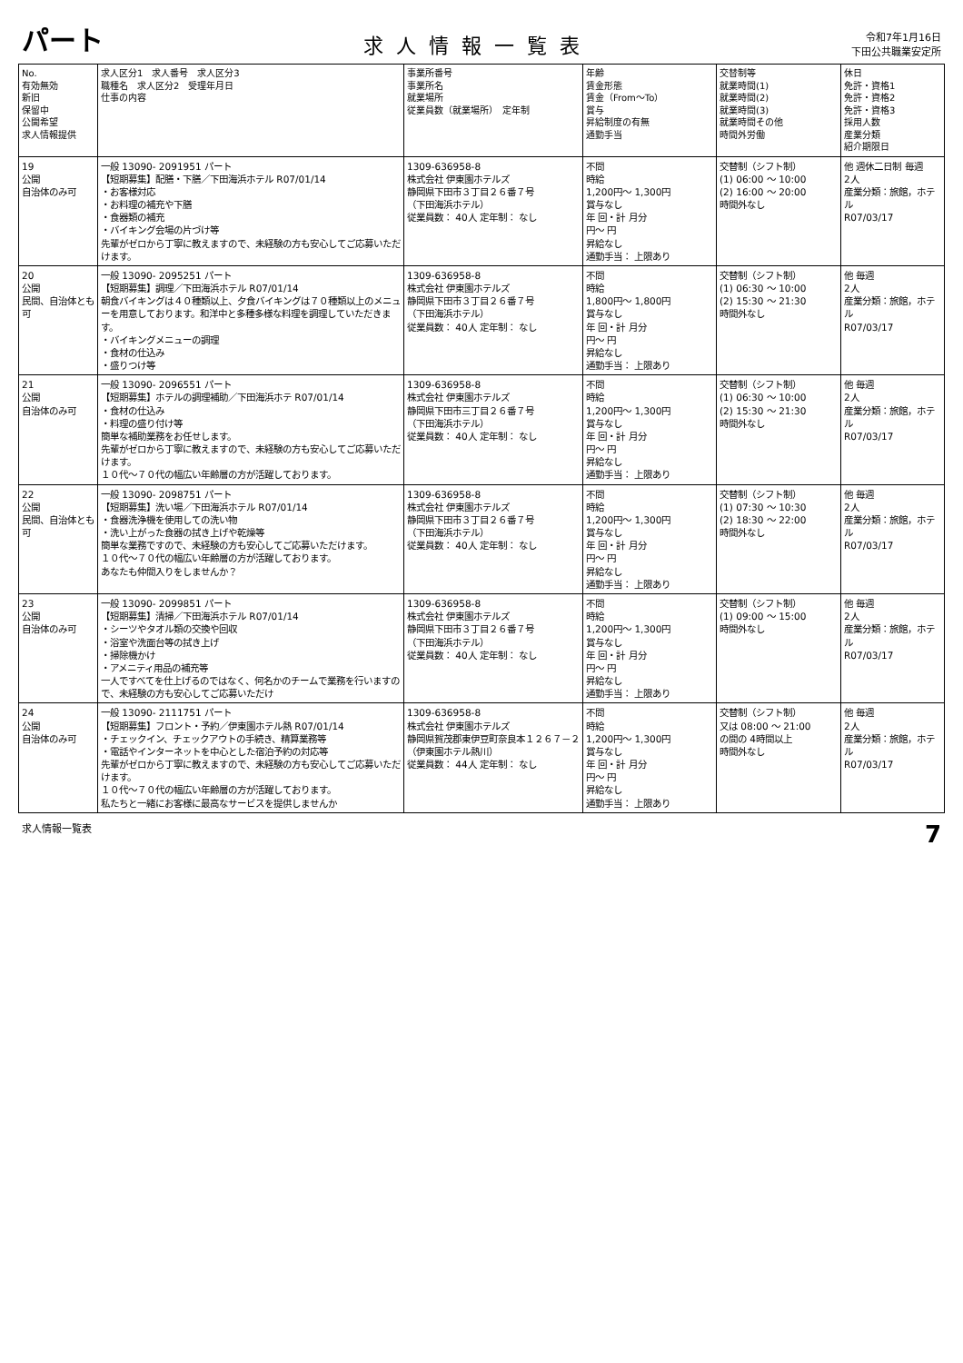パート
求人情報一覧表
令和7年1月16日
下田公共職業安定所
| No. 有効無効 新旧 保留中 公開希望 求人情報提供 | 求人区分1 求人番号 求人区分3 職種名 求人区分2 受理年月日 仕事の内容 | 事業所番号 事業所名 就業場所 従業員数（就業場所） 定年制 | 年齢 賃金形態 賃金（From～To） 賞与 昇給制度の有無 通勤手当 | 交替制等 就業時間(1) 就業時間(2) 就業時間(3) 就業時間その他 時間外労働 | 休日 免許・資格1 免許・資格2 免許・資格3 採用人数 産業分類 紹介期限日 |
| --- | --- | --- | --- | --- | --- |
| 19 公開 自治体のみ可 | 一般 13090- 2091951 パート 【短期募集】配膳・下膳／下田海浜ホテル R07/01/14 ・お客様対応 ・お料理の補充や下膳 ・食器類の補充 ・バイキング会場の片づけ等 先輩がゼロから丁寧に教えますので、未経験の方も安心してご応募いただけます。 | 1309-636958-8 株式会社 伊東園ホテルズ 静岡県下田市３丁目２６番７号 （下田海浜ホテル） 従業員数： 40人 定年制： なし | 不問 時給 1,200円～ 1,300円 賞与なし 年 回・計 月分 円～ 円 昇給なし 通勤手当： 上限あり | 交替制（シフト制） (1) 06:00 ～ 10:00 (2) 16:00 ～ 20:00 時間外なし | 他 週休二日制 毎週 2人 産業分類：旅館，ホテル R07/03/17 |
| 20 公開 民間、自治体とも可 | 一般 13090- 2095251 パート 【短期募集】調理／下田海浜ホテル R07/01/14 朝食バイキングは４０種類以上、夕食バイキングは７０種類以上のメニューを用意しております。和洋中と多種多様な料理を調理していただきます。 ・バイキングメニューの調理 ・食材の仕込み ・盛りつけ等 | 1309-636958-8 株式会社 伊東園ホテルズ 静岡県下田市３丁目２６番７号 （下田海浜ホテル） 従業員数： 40人 定年制： なし | 不問 時給 1,800円～ 1,800円 賞与なし 年 回・計 月分 円～ 円 昇給なし 通勤手当： 上限あり | 交替制（シフト制） (1) 06:30 ～ 10:00 (2) 15:30 ～ 21:30 時間外なし | 他 毎週 2人 産業分類：旅館，ホテル R07/03/17 |
| 21 公開 自治体のみ可 | 一般 13090- 2096551 パート 【短期募集】ホテルの調理補助／下田海浜ホテ R07/01/14 ・食材の仕込み ・料理の盛り付け等 簡単な補助業務をお任せします。 先輩がゼロから丁寧に教えますので、未経験の方も安心してご応募いただけます。 １０代～７０代の幅広い年齢層の方が活躍しております。 | 1309-636958-8 株式会社 伊東園ホテルズ 静岡県下田市三丁目２６番７号 （下田海浜ホテル） 従業員数： 40人 定年制： なし | 不問 時給 1,200円～ 1,300円 賞与なし 年 回・計 月分 円～ 円 昇給なし 通勤手当： 上限あり | 交替制（シフト制） (1) 06:30 ～ 10:00 (2) 15:30 ～ 21:30 時間外なし | 他 毎週 2人 産業分類：旅館，ホテル R07/03/17 |
| 22 公開 民間、自治体とも可 | 一般 13090- 2098751 パート 【短期募集】洗い場／下田海浜ホテル R07/01/14 ・食器洗浄機を使用しての洗い物 ・洗い上がった食器の拭き上げや乾燥等 簡単な業務ですので、未経験の方も安心してご応募いただけます。 １０代～７０代の幅広い年齢層の方が活躍しております。 あなたも仲間入りをしませんか？ | 1309-636958-8 株式会社 伊東園ホテルズ 静岡県下田市３丁目２６番７号 （下田海浜ホテル） 従業員数： 40人 定年制： なし | 不問 時給 1,200円～ 1,300円 賞与なし 年 回・計 月分 円～ 円 昇給なし 通勤手当： 上限あり | 交替制（シフト制） (1) 07:30 ～ 10:30 (2) 18:30 ～ 22:00 時間外なし | 他 毎週 2人 産業分類：旅館，ホテル R07/03/17 |
| 23 公開 自治体のみ可 | 一般 13090- 2099851 パート 【短期募集】清掃／下田海浜ホテル R07/01/14 ・シーツやタオル類の交換や回収 ・浴室や洗面台等の拭き上げ ・掃除機かけ ・アメニティ用品の補充等 一人ですべてを仕上げるのではなく、何名かのチームで業務を行いますので、未経験の方も安心してご応募いただけ | 1309-636958-8 株式会社 伊東園ホテルズ 静岡県下田市３丁目２６番７号 （下田海浜ホテル） 従業員数： 40人 定年制： なし | 不問 時給 1,200円～ 1,300円 賞与なし 年 回・計 月分 円～ 円 昇給なし 通勤手当： 上限あり | 交替制（シフト制） (1) 09:00 ～ 15:00 時間外なし | 他 毎週 2人 産業分類：旅館，ホテル R07/03/17 |
| 24 公開 自治体のみ可 | 一般 13090- 2111751 パート 【短期募集】フロント・予約／伊東園ホテル熱 R07/01/14 ・チェックイン、チェックアウトの手続き、精算業務等 ・電話やインターネットを中心とした宿泊予約の対応等 先輩がゼロから丁寧に教えますので、未経験の方も安心してご応募いただけます。 １０代～７０代の幅広い年齢層の方が活躍しております。 私たちと一緒にお客様に最高なサービスを提供しませんか | 1309-636958-8 株式会社 伊東園ホテルズ 静岡県賀茂郡東伊豆町奈良本１２６７－２ （伊東園ホテル熱川） 従業員数： 44人 定年制： なし | 不問 時給 1,200円～ 1,300円 賞与なし 年 回・計 月分 円～ 円 昇給なし 通勤手当： 上限あり | 交替制（シフト制） 又は 08:00 ～ 21:00 の間の 4時間以上 時間外なし | 他 毎週 2人 産業分類：旅館，ホテル R07/03/17 |
求人情報一覧表 7